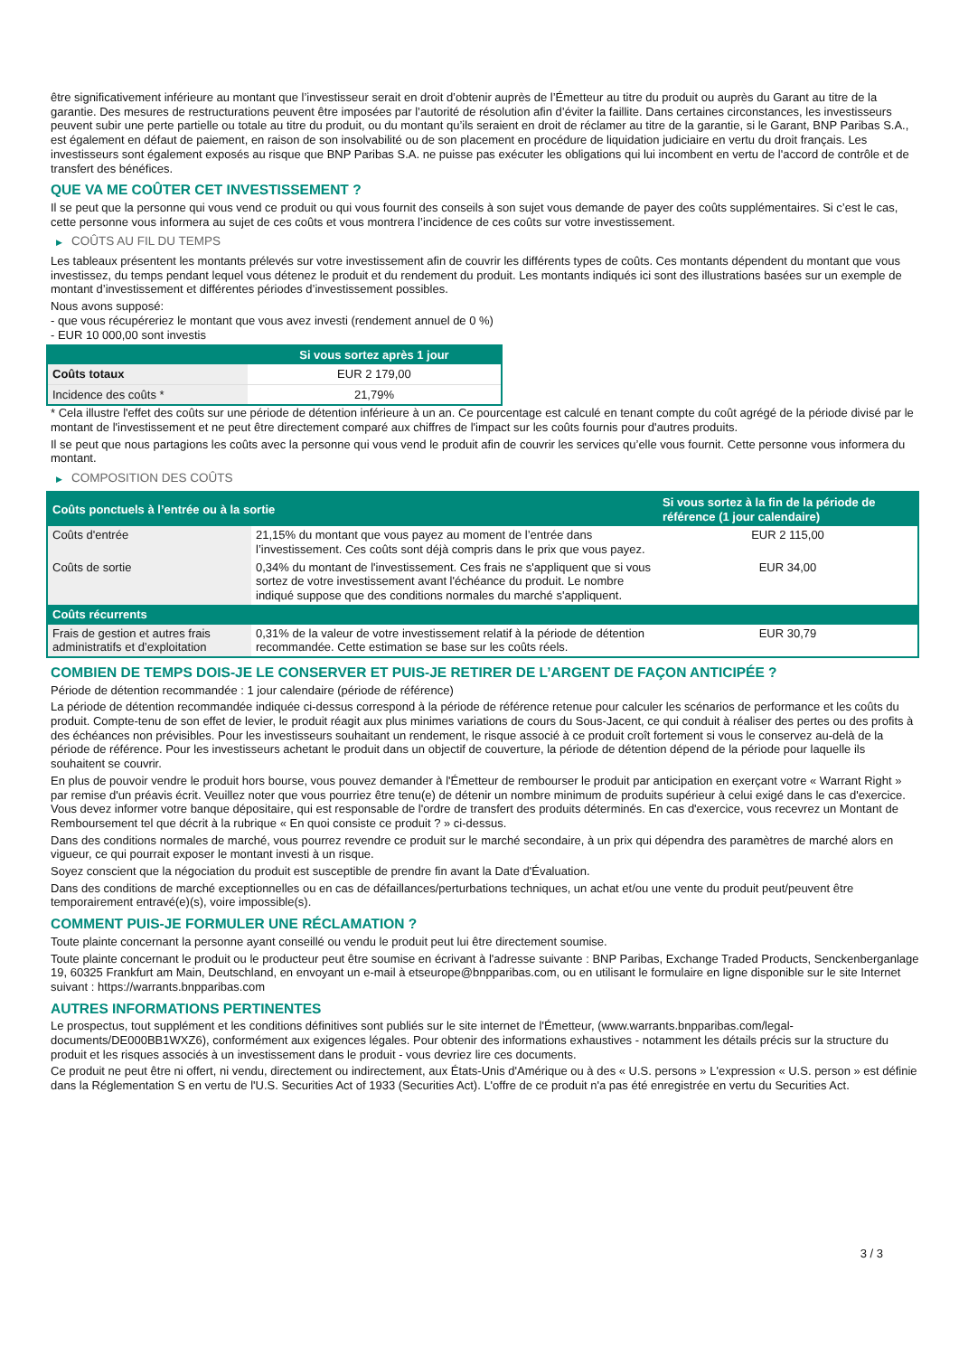être significativement inférieure au montant que l’investisseur serait en droit d’obtenir auprès de l’Émetteur au titre du produit ou auprès du Garant au titre de la garantie. Des mesures de restructurations peuvent être imposées par l’autorité de résolution afin d’éviter la faillite. Dans certaines circonstances, les investisseurs peuvent subir une perte partielle ou totale au titre du produit, ou du montant qu’ils seraient en droit de réclamer au titre de la garantie, si le Garant, BNP Paribas S.A., est également en défaut de paiement, en raison de son insolvabilité ou de son placement en procédure de liquidation judiciaire en vertu du droit français. Les investisseurs sont également exposés au risque que BNP Paribas S.A. ne puisse pas exécuter les obligations qui lui incombent en vertu de l'accord de contrôle et de transfert des bénéfices.
QUE VA ME COÛTER CET INVESTISSEMENT ?
Il se peut que la personne qui vous vend ce produit ou qui vous fournit des conseils à son sujet vous demande de payer des coûts supplémentaires. Si c’est le cas, cette personne vous informera au sujet de ces coûts et vous montrera l’incidence de ces coûts sur votre investissement.
▶ COÛTS AU FIL DU TEMPS
Les tableaux présentent les montants prélevés sur votre investissement afin de couvrir les différents types de coûts. Ces montants dépendent du montant que vous investissez, du temps pendant lequel vous détenez le produit et du rendement du produit. Les montants indiqués ici sont des illustrations basées sur un exemple de montant d’investissement et différentes périodes d’investissement possibles.
Nous avons supposé:
- que vous récupéreriez le montant que vous avez investi (rendement annuel de 0 %)
- EUR 10 000,00 sont investis
| | Si vous sortez après 1 jour |
| --- | --- |
| Coûts totaux | EUR 2 179,00 |
| Incidence des coûts * | 21,79% |
* Cela illustre l'effet des coûts sur une période de détention inférieure à un an. Ce pourcentage est calculé en tenant compte du coût agrégé de la période divisé par le montant de l'investissement et ne peut être directement comparé aux chiffres de l'impact sur les coûts fournis pour d'autres produits.
Il se peut que nous partagions les coûts avec la personne qui vous vend le produit afin de couvrir les services qu’elle vous fournit. Cette personne vous informera du montant.
▶ COMPOSITION DES COÛTS
| Coûts ponctuels à l’entrée ou à la sortie | | Si vous sortez à la fin de la période de référence (1 jour calendaire) |
| --- | --- | --- |
| Coûts d'entrée | 21,15% du montant que vous payez au moment de l’entrée dans l’investissement. Ces coûts sont déjà compris dans le prix que vous payez. | EUR 2 115,00 |
| Coûts de sortie | 0,34% du montant de l'investissement. Ces frais ne s'appliquent que si vous sortez de votre investissement avant l'échéance du produit. Le nombre indiqué suppose que des conditions normales du marché s'appliquent. | EUR 34,00 |
| Coûts récurrents | | |
| Frais de gestion et autres frais administratifs et d’exploitation | 0,31% de la valeur de votre investissement relatif à la période de détention recommandée. Cette estimation se base sur les coûts réels. | EUR 30,79 |
COMBIEN DE TEMPS DOIS-JE LE CONSERVER ET PUIS-JE RETIRER DE L’ARGENT DE FAÇON ANTICIPÉE ?
Période de détention recommandée : 1 jour calendaire (période de référence)
La période de détention recommandée indiquée ci-dessus correspond à la période de référence retenue pour calculer les scénarios de performance et les coûts du produit. Compte-tenu de son effet de levier, le produit réagit aux plus minimes variations de cours du Sous-Jacent, ce qui conduit à réaliser des pertes ou des profits à des échéances non prévisibles. Pour les investisseurs souhaitant un rendement, le risque associé à ce produit croît fortement si vous le conservez au-delà de la période de référence. Pour les investisseurs achetant le produit dans un objectif de couverture, la période de détention dépend de la période pour laquelle ils souhaitent se couvrir.
En plus de pouvoir vendre le produit hors bourse, vous pouvez demander à l'Émetteur de rembourser le produit par anticipation en exerçant votre « Warrant Right » par remise d'un préavis écrit. Veuillez noter que vous pourriez être tenu(e) de détenir un nombre minimum de produits supérieur à celui exigé dans le cas d'exercice. Vous devez informer votre banque dépositaire, qui est responsable de l'ordre de transfert des produits déterminés. En cas d'exercice, vous recevrez un Montant de Remboursement tel que décrit à la rubrique « En quoi consiste ce produit ? » ci-dessus.
Dans des conditions normales de marché, vous pourrez revendre ce produit sur le marché secondaire, à un prix qui dépendra des paramètres de marché alors en vigueur, ce qui pourrait exposer le montant investi à un risque.
Soyez conscient que la négociation du produit est susceptible de prendre fin avant la Date d'Évaluation.
Dans des conditions de marché exceptionnelles ou en cas de défaillances/perturbations techniques, un achat et/ou une vente du produit peut/peuvent être temporairement entravé(e)(s), voire impossible(s).
COMMENT PUIS-JE FORMULER UNE RÉCLAMATION ?
Toute plainte concernant la personne ayant conseillé ou vendu le produit peut lui être directement soumise.
Toute plainte concernant le produit ou le producteur peut être soumise en écrivant à l'adresse suivante : BNP Paribas, Exchange Traded Products, Senckenberganlage 19, 60325 Frankfurt am Main, Deutschland, en envoyant un e-mail à etseurope@bnpparibas.com, ou en utilisant le formulaire en ligne disponible sur le site Internet suivant : https://warrants.bnpparibas.com
AUTRES INFORMATIONS PERTINENTES
Le prospectus, tout supplément et les conditions définitives sont publiés sur le site internet de l'Émetteur, (www.warrants.bnpparibas.com/legal-documents/DE000BB1WXZ6), conformément aux exigences légales. Pour obtenir des informations exhaustives - notamment les détails précis sur la structure du produit et les risques associés à un investissement dans le produit - vous devriez lire ces documents.
Ce produit ne peut être ni offert, ni vendu, directement ou indirectement, aux États-Unis d'Amérique ou à des « U.S. persons » L'expression « U.S. person » est définie dans la Réglementation S en vertu de l'U.S. Securities Act of 1933 (Securities Act). L'offre de ce produit n'a pas été enregistrée en vertu du Securities Act.
3 / 3